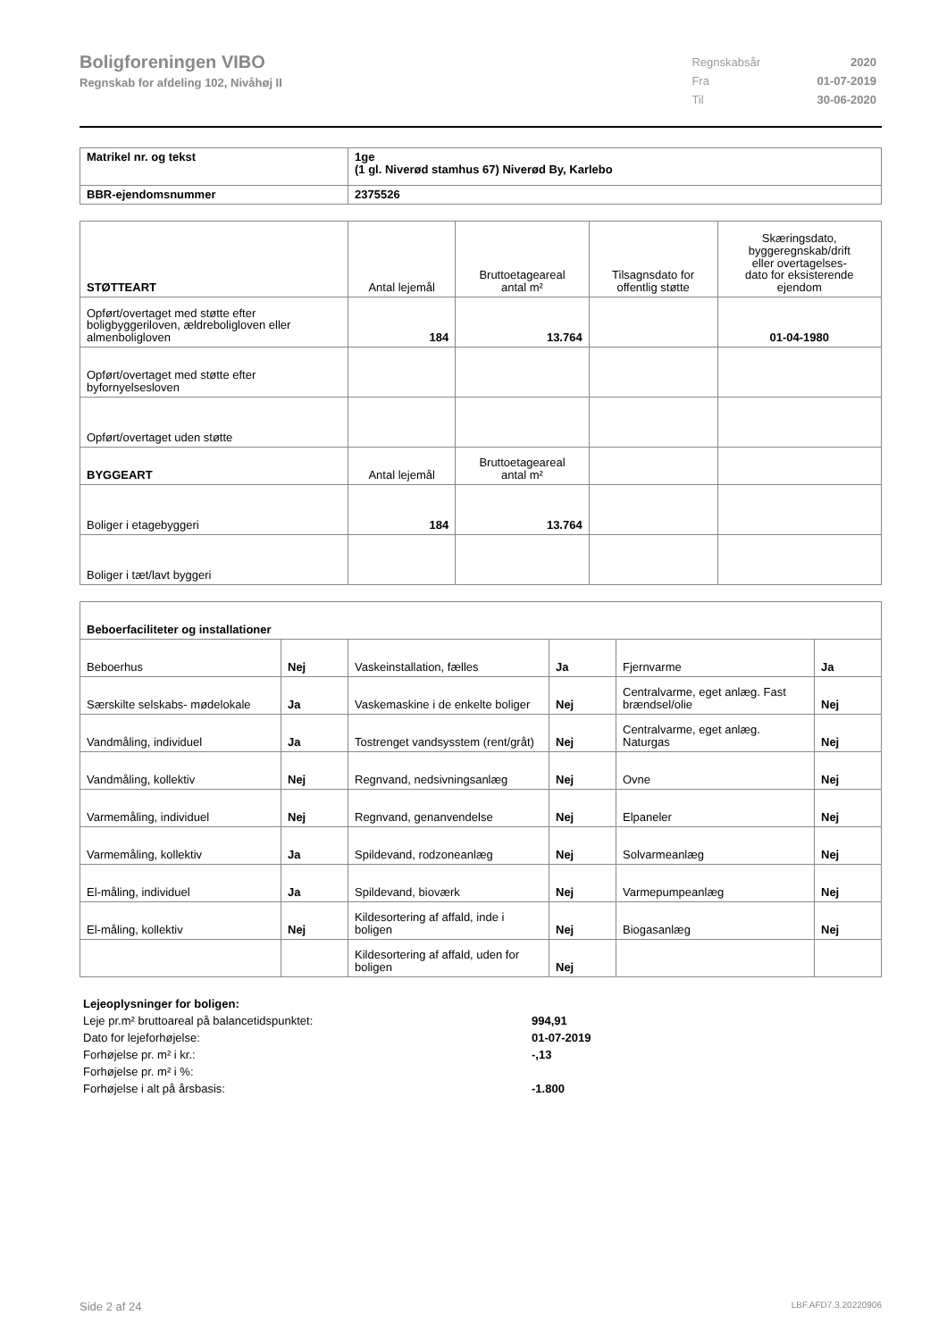Boligforeningen VIBO
Regnskab for afdeling 102, Nivåhøj II
| Regnskabsår | 2020 |
| Fra | 01-07-2019 |
| Til | 30-06-2020 |
| Matrikel nr. og tekst | 1ge (1 gl. Niverød stamhus 67) Niverød By, Karlebo |
| BBR-ejendomsnummer | 2375526 |
| STØTTEART | Antal lejemål | Bruttoetageareal antal m² | Tilsagnsdato for offentlig støtte | Skæringsdato, byggeregnskab/drift eller overtagelses- dato for eksisterende ejendom |
| Opført/overtaget med støtte efter boligbyggeriloven, ældreboligloven eller almenboligloven | 184 | 13.764 | | 01-04-1980 |
| Opført/overtaget med støtte efter byfornyelsesloven | | | | |
| Opført/overtaget uden støtte | | | | |
| BYGGEART | Antal lejemål | Bruttoetageareal antal m² | | |
| Boliger i etagebyggeri | 184 | 13.764 | | |
| Boliger i tæt/lavt byggeri | | | | |
| Beboerfaciliteter og installationer | | | | | |
| Beboerhus | Nej | Vaskeinstallation, fælles | Ja | Fjernvarme | Ja |
| Særskilte selskabs- mødelokale | Ja | Vaskemaskine i de enkelte boliger | Nej | Centralvarme, eget anlæg. Fast brændsel/olie | Nej |
| Vandmåling, individuel | Ja | Tostrenget vandsysstem (rent/gråt) | Nej | Centralvarme, eget anlæg. Naturgas | Nej |
| Vandmåling, kollektiv | Nej | Regnvand, nedsivningsanlæg | Nej | Ovne | Nej |
| Varmemåling, individuel | Nej | Regnvand, genanvendelse | Nej | Elpaneler | Nej |
| Varmemåling, kollektiv | Ja | Spildevand, rodzoneanlæg | Nej | Solvarmeanlæg | Nej |
| El-måling, individuel | Ja | Spildevand, bioværk | Nej | Varmepumpeanlæg | Nej |
| El-måling, kollektiv | Nej | Kildesortering af affald, inde i boligen | Nej | Biogasanlæg | Nej |
| | | Kildesortering af affald, uden for boligen | Nej | | |
| Lejeoplysninger for boligen: | |
| Leje pr.m² bruttoareal på balancetidspunktet: | 994,91 |
| Dato for lejeforhøjelse: | 01-07-2019 |
| Forhøjelse pr. m² i kr.: | -,13 |
| Forhøjelse pr. m² i %: | |
| Forhøjelse i alt på årsbasis: | -1.800 |
Side 2 af 24 LBF.AFD7.3.20220906